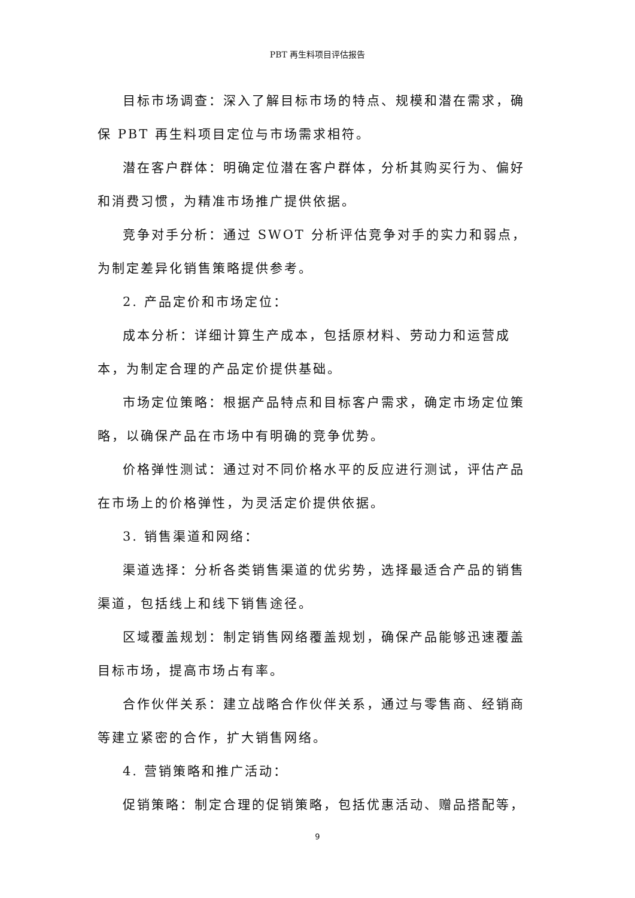PBT 再生料项目评估报告
目标市场调查：深入了解目标市场的特点、规模和潜在需求，确保 PBT 再生料项目定位与市场需求相符。
潜在客户群体：明确定位潜在客户群体，分析其购买行为、偏好和消费习惯，为精准市场推广提供依据。
竞争对手分析：通过 SWOT 分析评估竞争对手的实力和弱点，为制定差异化销售策略提供参考。
2. 产品定价和市场定位：
成本分析：详细计算生产成本，包括原材料、劳动力和运营成本，为制定合理的产品定价提供基础。
市场定位策略：根据产品特点和目标客户需求，确定市场定位策略，以确保产品在市场中有明确的竞争优势。
价格弹性测试：通过对不同价格水平的反应进行测试，评估产品在市场上的价格弹性，为灵活定价提供依据。
3. 销售渠道和网络：
渠道选择：分析各类销售渠道的优劣势，选择最适合产品的销售渠道，包括线上和线下销售途径。
区域覆盖规划：制定销售网络覆盖规划，确保产品能够迅速覆盖目标市场，提高市场占有率。
合作伙伴关系：建立战略合作伙伴关系，通过与零售商、经销商等建立紧密的合作，扩大销售网络。
4. 营销策略和推广活动：
促销策略：制定合理的促销策略，包括优惠活动、赠品搭配等，
9